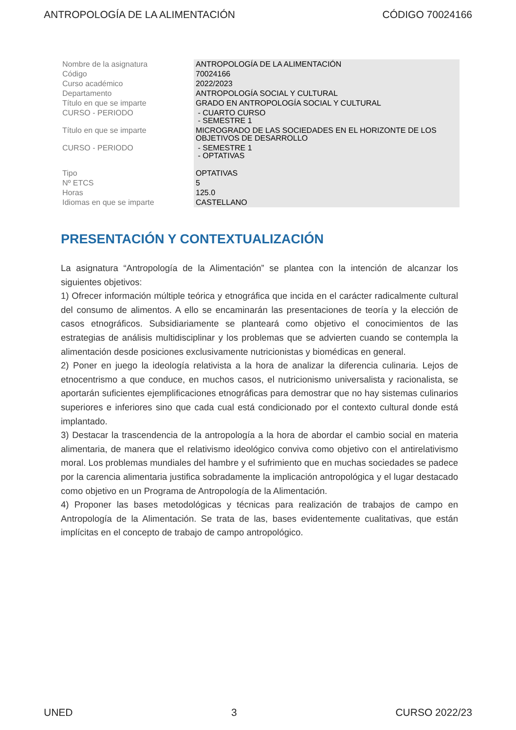ANTROPOLOGÍA DE LA ALIMENTACIÓN CÓDIGO 70024166
| Nombre de la asignatura | ANTROPOLOGÍA DE LA ALIMENTACIÓN |
| Código | 70024166 |
| Curso académico | 2022/2023 |
| Departamento | ANTROPOLOGÍA SOCIAL Y CULTURAL |
| Título en que se imparte | GRADO EN ANTROPOLOGÍA SOCIAL Y CULTURAL |
| CURSO - PERIODO | - CUARTO CURSO - SEMESTRE 1 |
| Título en que se imparte | MICROGRADO DE LAS SOCIEDADES EN EL HORIZONTE DE LOS OBJETIVOS DE DESARROLLO |
| CURSO - PERIODO | - SEMESTRE 1 - OPTATIVAS |
| Tipo | OPTATIVAS |
| Nº ETCS | 5 |
| Horas | 125.0 |
| Idiomas en que se imparte | CASTELLANO |
PRESENTACIÓN Y CONTEXTUALIZACIÓN
La asignatura “Antropología de la Alimentación” se plantea con la intención de alcanzar los siguientes objetivos:
1) Ofrecer información múltiple teórica y etnográfica que incida en el carácter radicalmente cultural del consumo de alimentos. A ello se encaminarán las presentaciones de teoría y la elección de casos etnográficos. Subsidiariamente se planteará como objetivo el conocimientos de las estrategias de análisis multidisciplinar y los problemas que se advierten cuando se contempla la alimentación desde posiciones exclusivamente nutricionistas y biomédicas en general.
2) Poner en juego la ideología relativista a la hora de analizar la diferencia culinaria. Lejos de etnocentrismo a que conduce, en muchos casos, el nutricionismo universalista y racionalista, se aportarán suficientes ejemplificaciones etnográficas para demostrar que no hay sistemas culinarios superiores e inferiores sino que cada cual está condicionado por el contexto cultural donde está implantado.
3) Destacar la trascendencia de la antropología a la hora de abordar el cambio social en materia alimentaria, de manera que el relativismo ideológico conviva como objetivo con el antirelativismo moral. Los problemas mundiales del hambre y el sufrimiento que en muchas sociedades se padece por la carencia alimentaria justifica sobradamente la implicación antropológica y el lugar destacado como objetivo en un Programa de Antropología de la Alimentación.
4) Proponer las bases metodológicas y técnicas para realización de trabajos de campo en Antropología de la Alimentación. Se trata de las, bases evidentemente cualitativas, que están implícitas en el concepto de trabajo de campo antropológico.
UNED 3 CURSO 2022/23